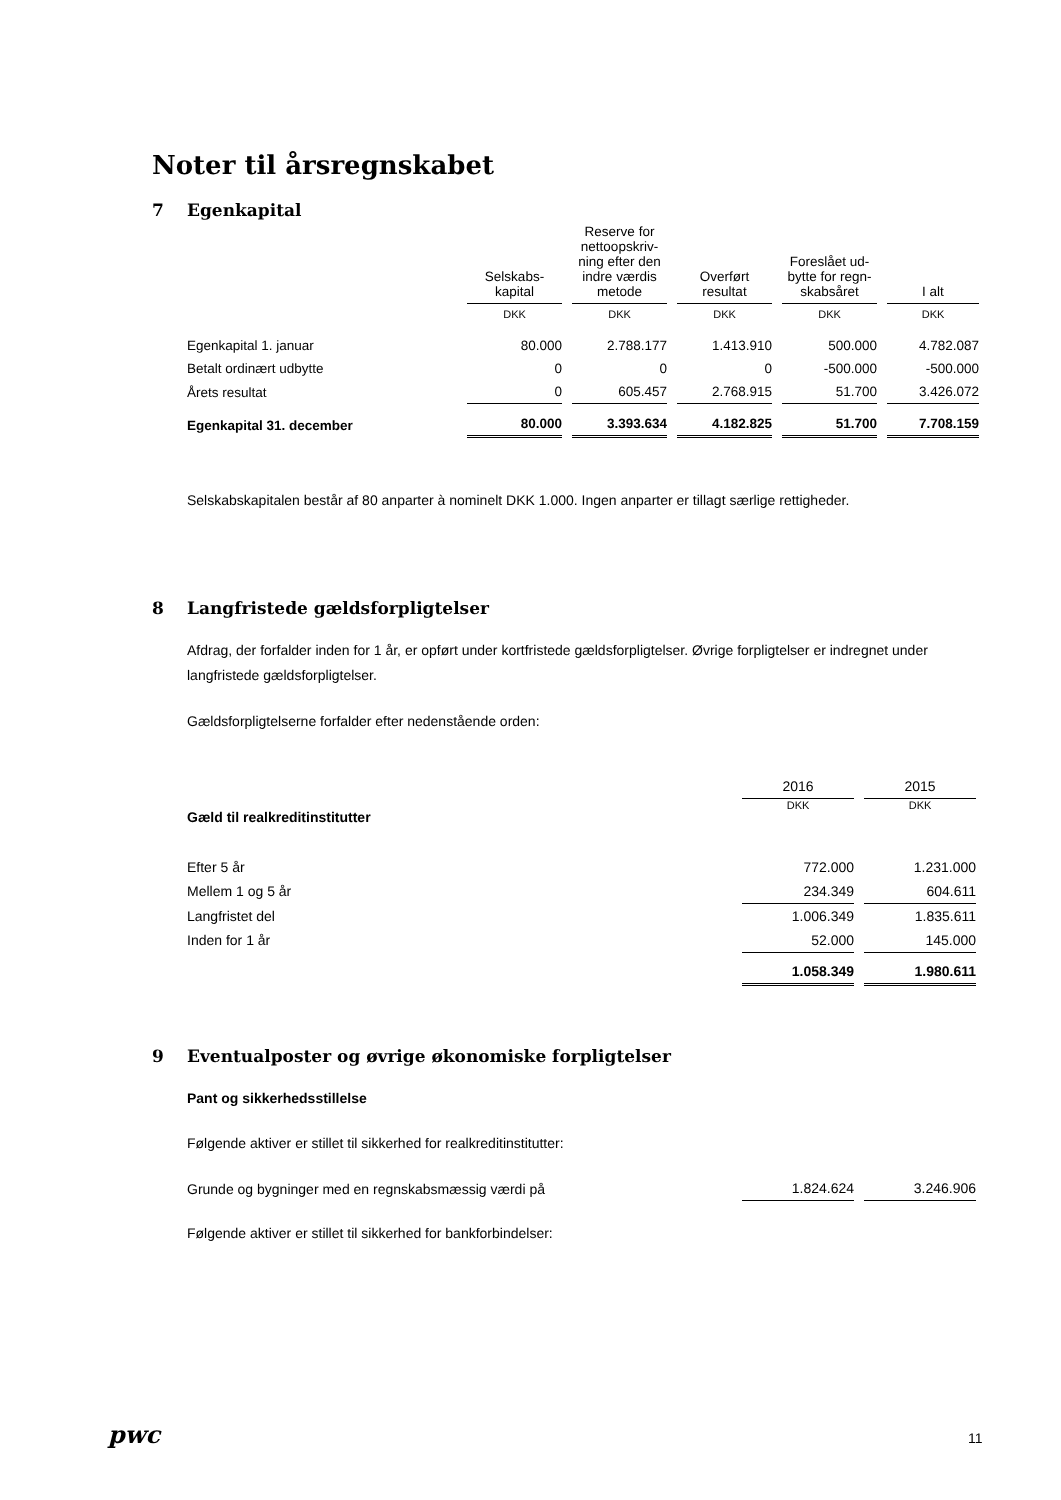Noter til årsregnskabet
7 Egenkapital
| | Selskabs- kapital | Reserve for nettoopskriv- ning efter den indre værdis metode | Overført resultat | Foreslået ud- bytte for regn- skabsåret | I alt |
| --- | --- | --- | --- | --- | --- |
| | DKK | DKK | DKK | DKK | DKK |
| Egenkapital 1. januar | 80.000 | 2.788.177 | 1.413.910 | 500.000 | 4.782.087 |
| Betalt ordinært udbytte | 0 | 0 | 0 | -500.000 | -500.000 |
| Årets resultat | 0 | 605.457 | 2.768.915 | 51.700 | 3.426.072 |
| Egenkapital 31. december | 80.000 | 3.393.634 | 4.182.825 | 51.700 | 7.708.159 |
Selskabskapitalen består af 80 anparter à nominelt DKK 1.000. Ingen anparter er tillagt særlige rettigheder.
8 Langfristede gældsforpligtelser
Afdrag, der forfalder inden for 1 år, er opført under kortfristede gældsforpligtelser. Øvrige forpligtelser er indregnet under langfristede gældsforpligtelser.
Gældsforpligtelserne forfalder efter nedenstående orden:
| | 2016 | 2015 |
| --- | --- | --- |
| Gæld til realkreditinstitutter | DKK | DKK |
| Efter 5 år | 772.000 | 1.231.000 |
| Mellem 1 og 5 år | 234.349 | 604.611 |
| Langfristet del | 1.006.349 | 1.835.611 |
| Inden for 1 år | 52.000 | 145.000 |
| | 1.058.349 | 1.980.611 |
9 Eventualposter og øvrige økonomiske forpligtelser
Pant og sikkerhedsstillelse
Følgende aktiver er stillet til sikkerhed for realkreditinstitutter:
| Grunde og bygninger med en regnskabsmæssig værdi på | 1.824.624 | 3.246.906 |
Følgende aktiver er stillet til sikkerhed for bankforbindelser:
pwc 11